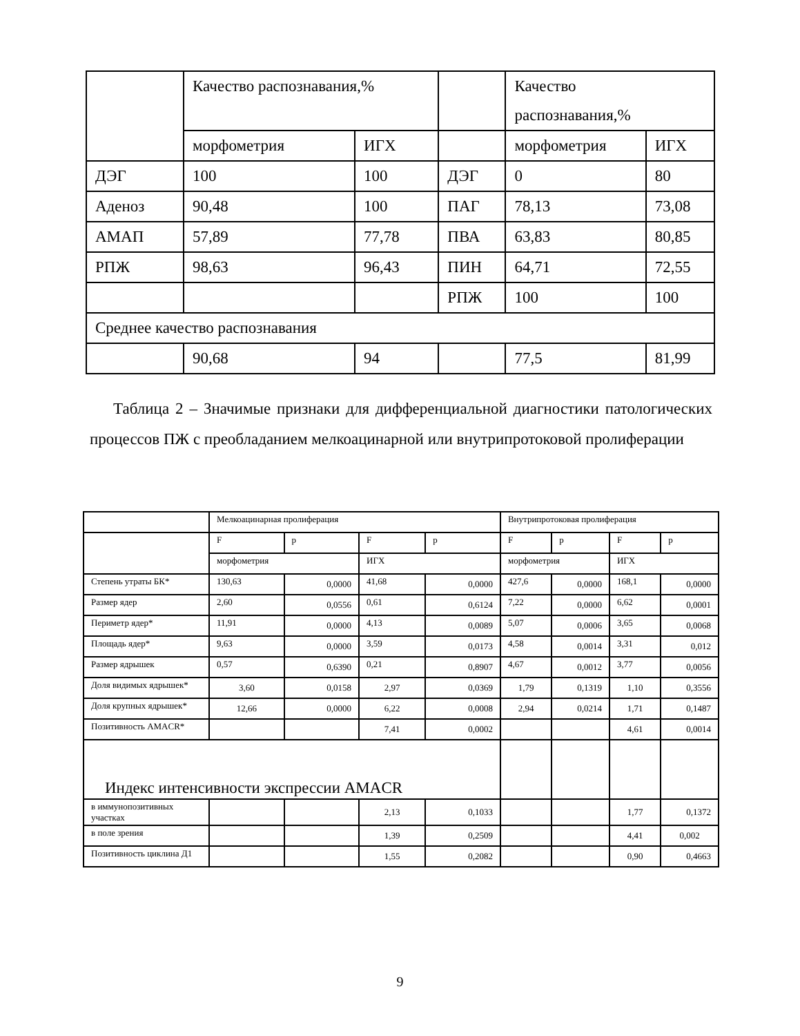| | Качество распознавания,% | | | Качество распознавания,% | |
| | морфометрия | ИГХ | | морфометрия | ИГХ |
| ДЭГ | 100 | 100 | ДЭГ | 0 | 80 |
| Аденоз | 90,48 | 100 | ПАГ | 78,13 | 73,08 |
| АМАП | 57,89 | 77,78 | ПВА | 63,83 | 80,85 |
| РПЖ | 98,63 | 96,43 | ПИН | 64,71 | 72,55 |
| | | | РПЖ | 100 | 100 |
| Среднее качество распознавания | | | | | |
| | 90,68 | 94 | | 77,5 | 81,99 |
Таблица 2 – Значимые признаки для дифференциальной диагностики патологических процессов ПЖ с преобладанием мелкоацинарной или внутрипротоковой пролиферации
| | Мелкоацинарная пролиферация | | | | Внутрипротоковая пролиферация | | | |
| | F | p | F | p | F | p | F | p |
| | морфометрия | | ИГХ | | морфометрия | | ИГХ | |
| Степень утраты БК* | 130,63 | 0,0000 | 41,68 | 0,0000 | 427,6 | 0,0000 | 168,1 | 0,0000 |
| Размер ядер | 2,60 | 0,0556 | 0,61 | 0,6124 | 7,22 | 0,0000 | 6,62 | 0,0001 |
| Периметр ядер* | 11,91 | 0,0000 | 4,13 | 0,0089 | 5,07 | 0,0006 | 3,65 | 0,0068 |
| Площадь ядер* | 9,63 | 0,0000 | 3,59 | 0,0173 | 4,58 | 0,0014 | 3,31 | 0,012 |
| Размер ядрышек | 0,57 | 0,6390 | 0,21 | 0,8907 | 4,67 | 0,0012 | 3,77 | 0,0056 |
| Доля видимых ядрышек* | 3,60 | 0,0158 | 2,97 | 0,0369 | 1,79 | 0,1319 | 1,10 | 0,3556 |
| Доля крупных ядрышек* | 12,66 | 0,0000 | 6,22 | 0,0008 | 2,94 | 0,0214 | 1,71 | 0,1487 |
| Позитивность AMACR* | | | 7,41 | 0,0002 | | | 4,61 | 0,0014 |
| Индекс интенсивности экспрессии AMACR | | | | | | | | |
| в иммунопозитивных участках | | | 2,13 | 0,1033 | | | 1,77 | 0,1372 |
| в поле зрения | | | 1,39 | 0,2509 | | | 4,41 | 0,002 |
| Позитивность циклина Д1 | | | 1,55 | 0,2082 | | | 0,90 | 0,4663 |
9